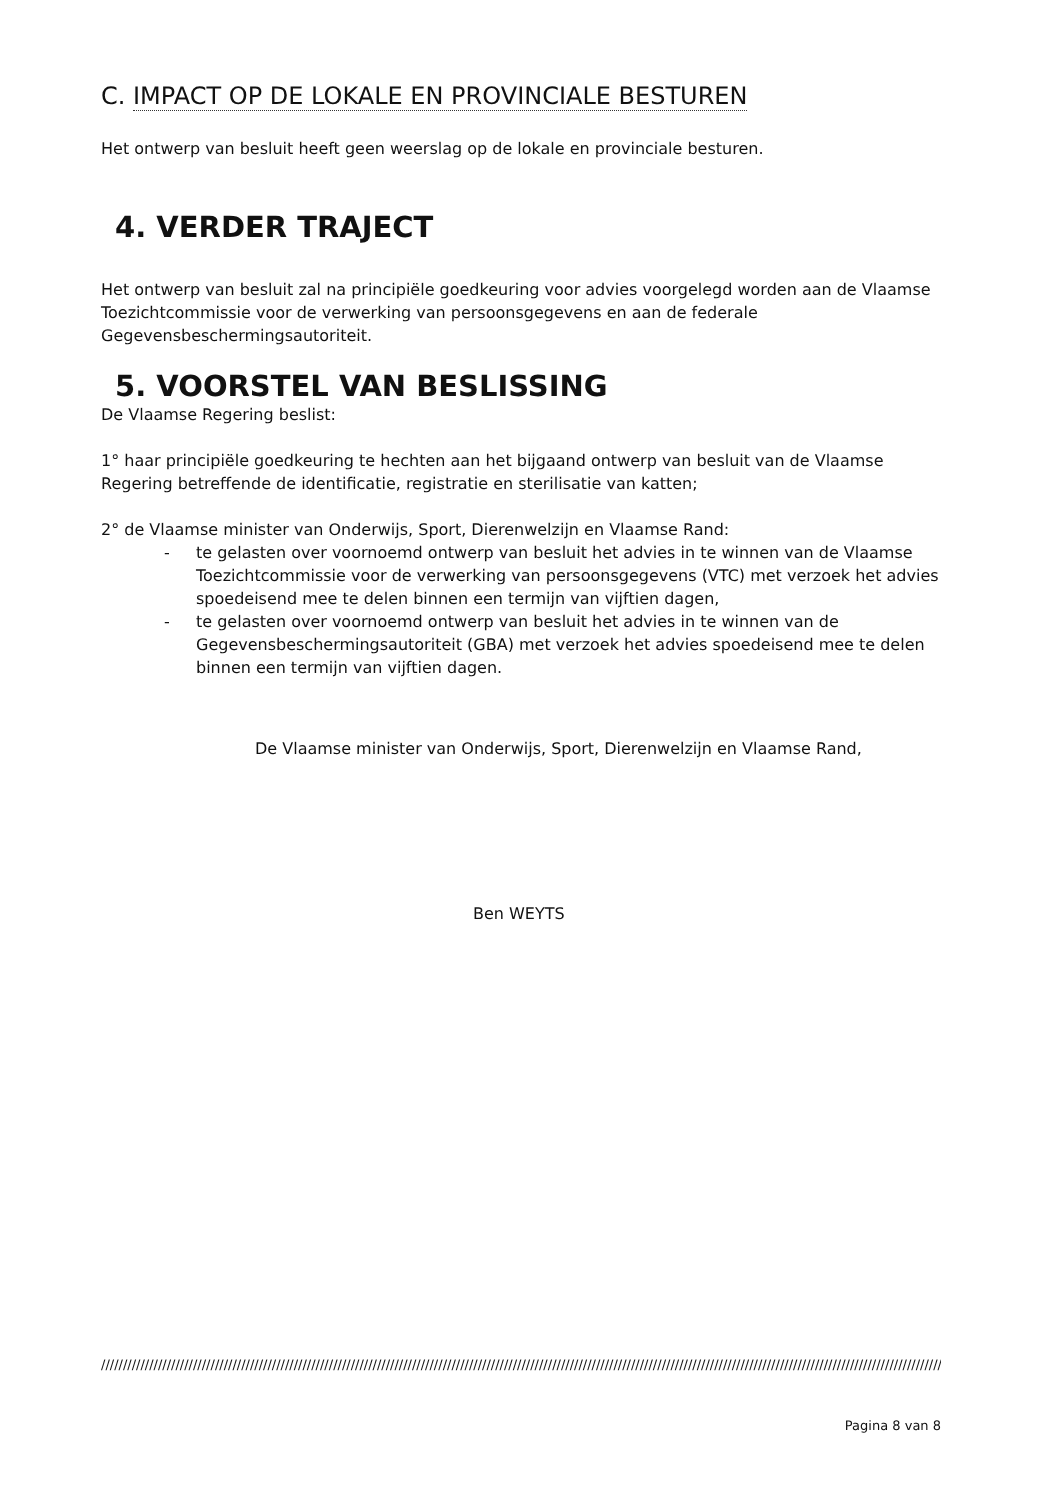C. IMPACT OP DE LOKALE EN PROVINCIALE BESTUREN
Het ontwerp van besluit heeft geen weerslag op de lokale en provinciale besturen.
4. VERDER TRAJECT
Het ontwerp van besluit zal na principiële goedkeuring voor advies voorgelegd worden aan de Vlaamse Toezichtcommissie voor de verwerking van persoonsgegevens en aan de federale Gegevensbeschermingsautoriteit.
5. VOORSTEL VAN BESLISSING
De Vlaamse Regering beslist:
1° haar principiële goedkeuring te hechten aan het bijgaand ontwerp van besluit van de Vlaamse Regering betreffende de identificatie, registratie en sterilisatie van katten;
2° de Vlaamse minister van Onderwijs, Sport, Dierenwelzijn en Vlaamse Rand:
- te gelasten over voornoemd ontwerp van besluit het advies in te winnen van de Vlaamse Toezichtcommissie voor de verwerking van persoonsgegevens (VTC) met verzoek het advies spoedeisend mee te delen binnen een termijn van vijftien dagen,
- te gelasten over voornoemd ontwerp van besluit het advies in te winnen van de Gegevensbeschermingsautoriteit (GBA) met verzoek het advies spoedeisend mee te delen binnen een termijn van vijftien dagen.
De Vlaamse minister van Onderwijs, Sport, Dierenwelzijn en Vlaamse Rand,
Ben WEYTS
////////////////////////////////////////////////////////////////////////////////////////////////////////////////////////////////////////////////////////////////////////////////////////////////
Pagina 8 van 8